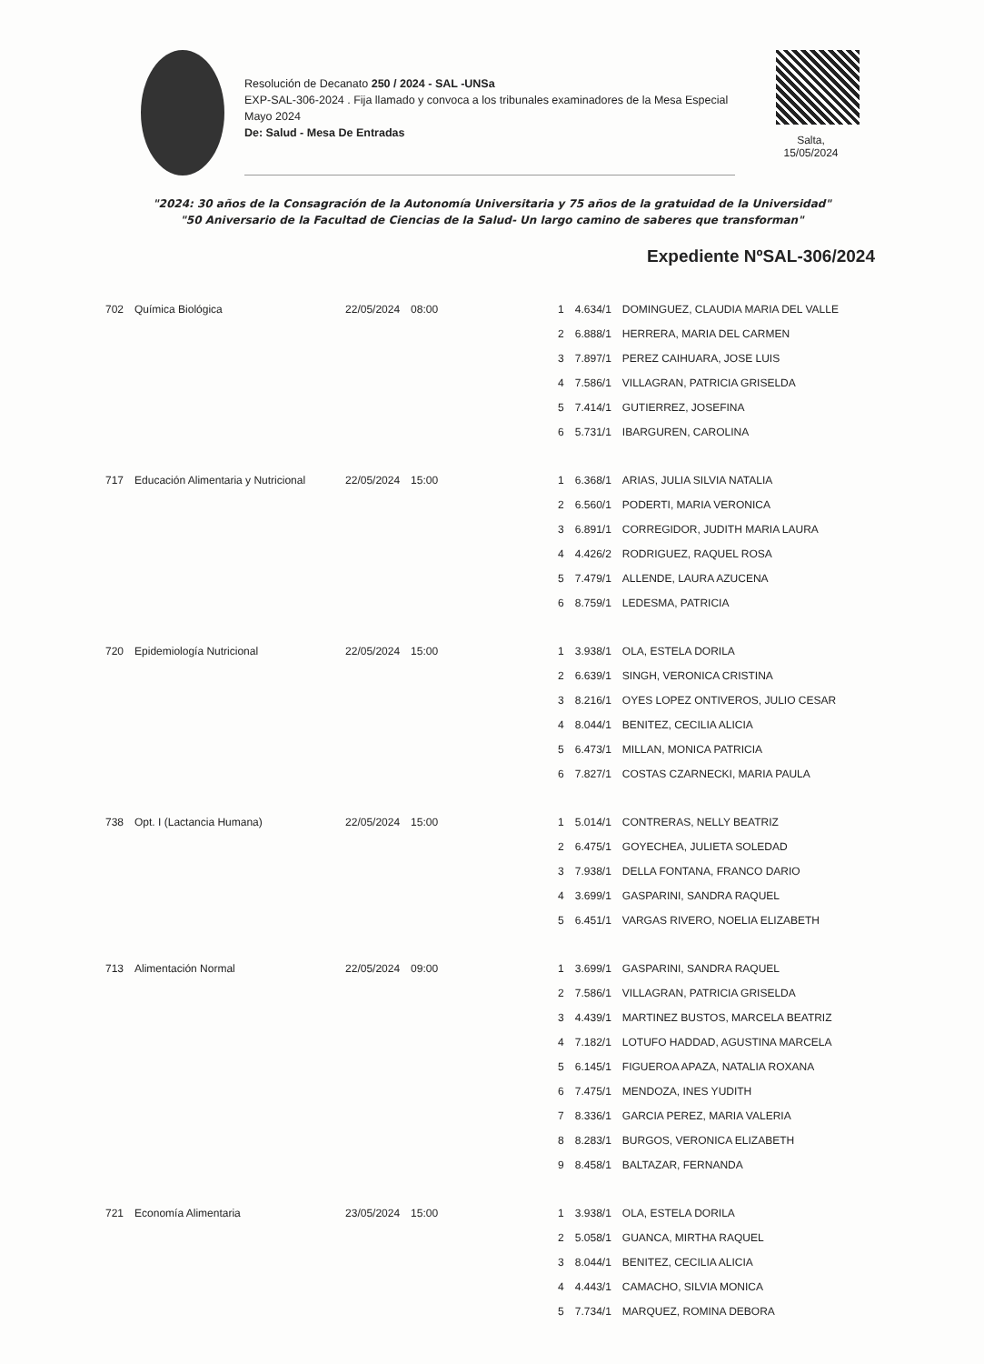Resolución de Decanato 250 / 2024 - SAL -UNSa
EXP-SAL-306-2024 . Fija llamado y convoca a los tribunales examinadores de la Mesa Especial Mayo 2024
De: Salud - Mesa De Entradas
Salta,
15/05/2024
"2024: 30 años de la Consagración de la Autonomía Universitaria y 75 años de la gratuidad de la Universidad"
"50 Aniversario de la Facultad de Ciencias de la Salud- Un largo camino de saberes que transforman"
Expediente NºSAL-306/2024
| 702 | Química Biológica | 22/05/2024 | 08:00 | 1 | 4.634/1 | DOMINGUEZ, CLAUDIA MARIA DEL VALLE |
| | | | | 2 | 6.888/1 | HERRERA, MARIA DEL CARMEN |
| | | | | 3 | 7.897/1 | PEREZ CAIHUARA, JOSE LUIS |
| | | | | 4 | 7.586/1 | VILLAGRAN, PATRICIA GRISELDA |
| | | | | 5 | 7.414/1 | GUTIERREZ, JOSEFINA |
| | | | | 6 | 5.731/1 | IBARGUREN, CAROLINA |
| 717 | Educación Alimentaria y Nutricional | 22/05/2024 | 15:00 | 1 | 6.368/1 | ARIAS, JULIA SILVIA NATALIA |
| | | | | 2 | 6.560/1 | PODERTI, MARIA VERONICA |
| | | | | 3 | 6.891/1 | CORREGIDOR, JUDITH MARIA LAURA |
| | | | | 4 | 4.426/2 | RODRIGUEZ, RAQUEL ROSA |
| | | | | 5 | 7.479/1 | ALLENDE, LAURA AZUCENA |
| | | | | 6 | 8.759/1 | LEDESMA, PATRICIA |
| 720 | Epidemiología Nutricional | 22/05/2024 | 15:00 | 1 | 3.938/1 | OLA, ESTELA DORILA |
| | | | | 2 | 6.639/1 | SINGH, VERONICA CRISTINA |
| | | | | 3 | 8.216/1 | OYES LOPEZ ONTIVEROS, JULIO CESAR |
| | | | | 4 | 8.044/1 | BENITEZ, CECILIA ALICIA |
| | | | | 5 | 6.473/1 | MILLAN, MONICA PATRICIA |
| | | | | 6 | 7.827/1 | COSTAS CZARNECKI, MARIA PAULA |
| 738 | Opt. I (Lactancia Humana) | 22/05/2024 | 15:00 | 1 | 5.014/1 | CONTRERAS, NELLY BEATRIZ |
| | | | | 2 | 6.475/1 | GOYECHEA, JULIETA SOLEDAD |
| | | | | 3 | 7.938/1 | DELLA FONTANA, FRANCO DARIO |
| | | | | 4 | 3.699/1 | GASPARINI, SANDRA RAQUEL |
| | | | | 5 | 6.451/1 | VARGAS RIVERO, NOELIA ELIZABETH |
| 713 | Alimentación Normal | 22/05/2024 | 09:00 | 1 | 3.699/1 | GASPARINI, SANDRA RAQUEL |
| | | | | 2 | 7.586/1 | VILLAGRAN, PATRICIA GRISELDA |
| | | | | 3 | 4.439/1 | MARTINEZ BUSTOS, MARCELA BEATRIZ |
| | | | | 4 | 7.182/1 | LOTUFO HADDAD, AGUSTINA MARCELA |
| | | | | 5 | 6.145/1 | FIGUEROA APAZA, NATALIA ROXANA |
| | | | | 6 | 7.475/1 | MENDOZA, INES YUDITH |
| | | | | 7 | 8.336/1 | GARCIA PEREZ, MARIA VALERIA |
| | | | | 8 | 8.283/1 | BURGOS, VERONICA ELIZABETH |
| | | | | 9 | 8.458/1 | BALTAZAR, FERNANDA |
| 721 | Economía Alimentaria | 23/05/2024 | 15:00 | 1 | 3.938/1 | OLA, ESTELA DORILA |
| | | | | 2 | 5.058/1 | GUANCA, MIRTHA RAQUEL |
| | | | | 3 | 8.044/1 | BENITEZ, CECILIA ALICIA |
| | | | | 4 | 4.443/1 | CAMACHO, SILVIA MONICA |
| | | | | 5 | 7.734/1 | MARQUEZ, ROMINA DEBORA |